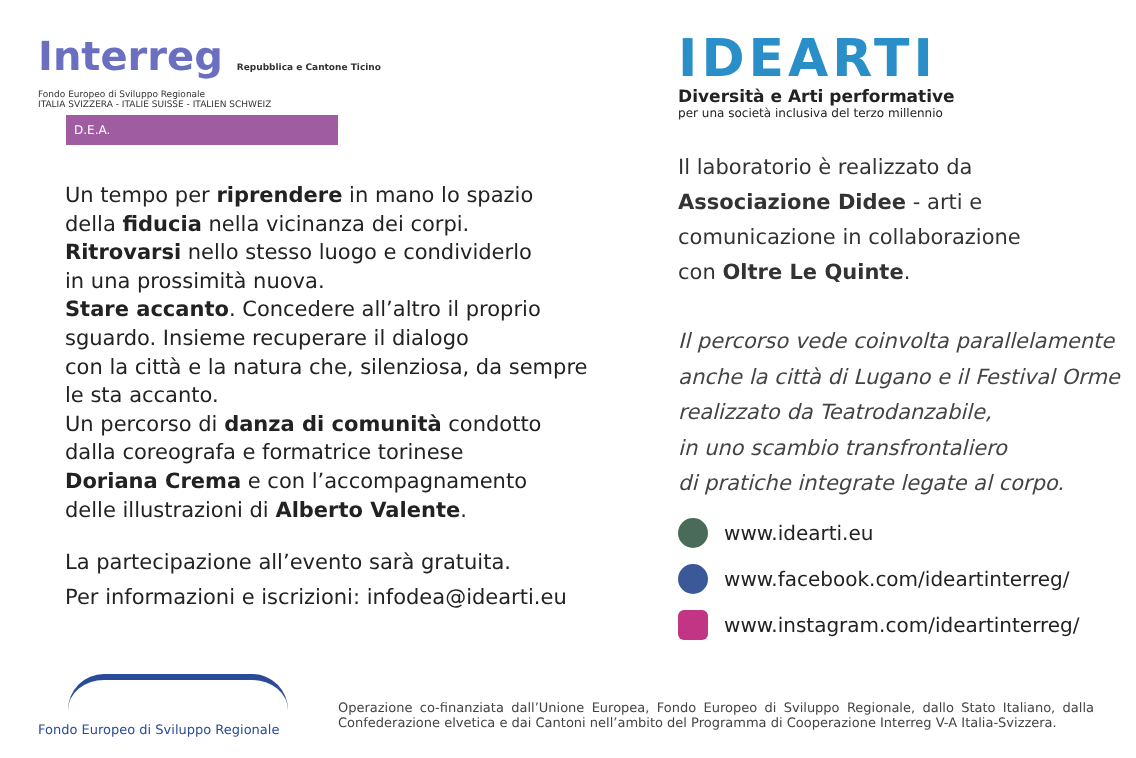Interreg Repubblica e Cantone Ticino
Fondo Europeo di Sviluppo Regionale
ITALIA SVIZZERA - ITALIE SUISSE - ITALIEN SCHWEIZ
D.E.A.
Un tempo per riprendere in mano lo spazio
della fiducia nella vicinanza dei corpi.
Ritrovarsi nello stesso luogo e condividerlo
in una prossimità nuova.
Stare accanto. Concedere all’altro il proprio
sguardo. Insieme recuperare il dialogo
con la città e la natura che, silenziosa, da sempre
le sta accanto.
Un percorso di danza di comunità condotto
dalla coreografa e formatrice torinese
Doriana Crema e con l’accompagnamento
delle illustrazioni di Alberto Valente.
La partecipazione all’evento sarà gratuita.
Per informazioni e iscrizioni: infodea@idearti.eu
IDEARTI
Diversità e Arti performative
per una società inclusiva del terzo millennio
Il laboratorio è realizzato da
Associazione Didee - arti e
comunicazione in collaborazione
con Oltre Le Quinte.
Il percorso vede coinvolta parallelamente
anche la città di Lugano e il Festival Orme
realizzato da Teatrodanzabile,
in uno scambio transfrontaliero
di pratiche integrate legate al corpo.
www.idearti.eu
www.facebook.com/ideartinterreg/
www.instagram.com/ideartinterreg/
Fondo Europeo di Sviluppo Regionale
Operazione co-finanziata dall’Unione Europea, Fondo Europeo di Sviluppo Regionale, dallo Stato Italiano, dalla Confederazione elvetica e dai Cantoni nell’ambito del Programma di Cooperazione Interreg V-A Italia-Svizzera.